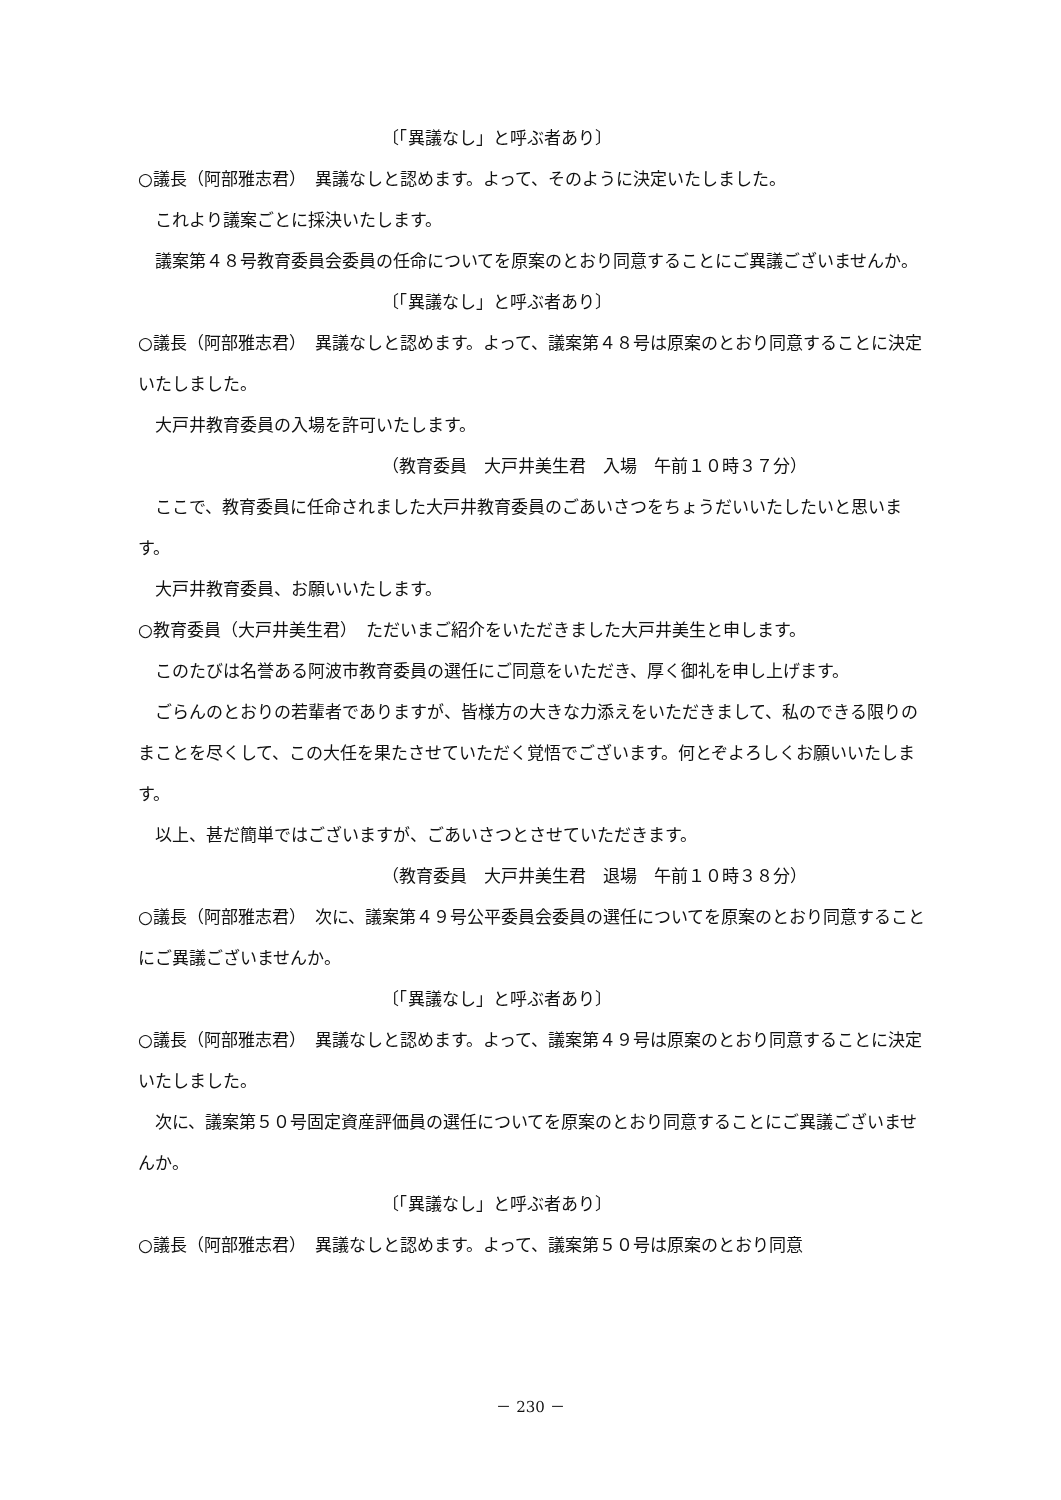〔「異議なし」と呼ぶ者あり〕
○議長（阿部雅志君）　異議なしと認めます。よって、そのように決定いたしました。
これより議案ごとに採決いたします。
議案第４８号教育委員会委員の任命についてを原案のとおり同意することにご異議ございませんか。
〔「異議なし」と呼ぶ者あり〕
○議長（阿部雅志君）　異議なしと認めます。よって、議案第４８号は原案のとおり同意することに決定いたしました。
大戸井教育委員の入場を許可いたします。
（教育委員　大戸井美生君　入場　午前１０時３７分）
ここで、教育委員に任命されました大戸井教育委員のごあいさつをちょうだいいたしたいと思います。
大戸井教育委員、お願いいたします。
○教育委員（大戸井美生君）　ただいまご紹介をいただきました大戸井美生と申します。
このたびは名誉ある阿波市教育委員の選任にご同意をいただき、厚く御礼を申し上げます。
ごらんのとおりの若輩者でありますが、皆様方の大きな力添えをいただきまして、私のできる限りのまことを尽くして、この大任を果たさせていただく覚悟でございます。何とぞよろしくお願いいたします。
以上、甚だ簡単ではございますが、ごあいさつとさせていただきます。
（教育委員　大戸井美生君　退場　午前１０時３８分）
○議長（阿部雅志君）　次に、議案第４９号公平委員会委員の選任についてを原案のとおり同意することにご異議ございませんか。
〔「異議なし」と呼ぶ者あり〕
○議長（阿部雅志君）　異議なしと認めます。よって、議案第４９号は原案のとおり同意することに決定いたしました。
次に、議案第５０号固定資産評価員の選任についてを原案のとおり同意することにご異議ございませんか。
〔「異議なし」と呼ぶ者あり〕
○議長（阿部雅志君）　異議なしと認めます。よって、議案第５０号は原案のとおり同意
－ 230 －